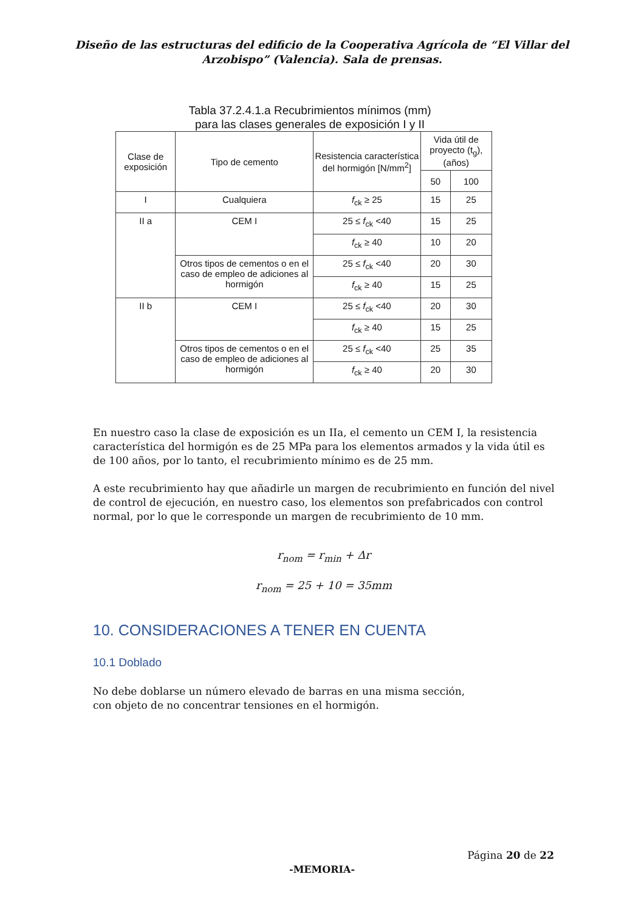Diseño de las estructuras del edificio de la Cooperativa Agrícola de “El Villar del
Arzobispo” (Valencia). Sala de prensas.
Tabla 37.2.4.1.a Recubrimientos mínimos (mm)
para las clases generales de exposición I y II
| Clase de exposición | Tipo de cemento | Resistencia característica del hormigón [N/mm<sup>2</sup>] | Vida útil de proyecto (t<sub>g</sub>), (años) | |
| --- | --- | --- | --- | --- |
| | | | 50 | 100 |
| I | Cualquiera | f<sub>ck</sub> ≥ 25 | 15 | 25 |
| II a | CEM I | 25 ≤ f<sub>ck</sub> <40 | 15 | 25 |
| | | f<sub>ck</sub> ≥ 40 | 10 | 20 |
| | Otros tipos de cementos o en el caso de empleo de adiciones al hormigón | 25 ≤ f<sub>ck</sub> <40 | 20 | 30 |
| | | f<sub>ck</sub> ≥ 40 | 15 | 25 |
| II b | CEM I | 25 ≤ f<sub>ck</sub> <40 | 20 | 30 |
| | | f<sub>ck</sub> ≥ 40 | 15 | 25 |
| | Otros tipos de cementos o en el caso de empleo de adiciones al hormigón | 25 ≤ f<sub>ck</sub> <40 | 25 | 35 |
| | | f<sub>ck</sub> ≥ 40 | 20 | 30 |
En nuestro caso la clase de exposición es un IIa, el cemento un CEM I, la resistencia característica del hormigón es de 25 MPa para los elementos armados y la vida útil es de 100 años, por lo tanto, el recubrimiento mínimo es de 25 mm.
A este recubrimiento hay que añadirle un margen de recubrimiento en función del nivel de control de ejecución, en nuestro caso, los elementos son prefabricados con control normal, por lo que le corresponde un margen de recubrimiento de 10 mm.
r<sub>nom</sub> = r<sub>min</sub> + Δr
r<sub>nom</sub> = 25 + 10 = 35mm
10. CONSIDERACIONES A TENER EN CUENTA
10.1 Doblado
No debe doblarse un número elevado de barras en una misma sección,
con objeto de no concentrar tensiones en el hormigón.
Página 20 de 22
-MEMORIA-